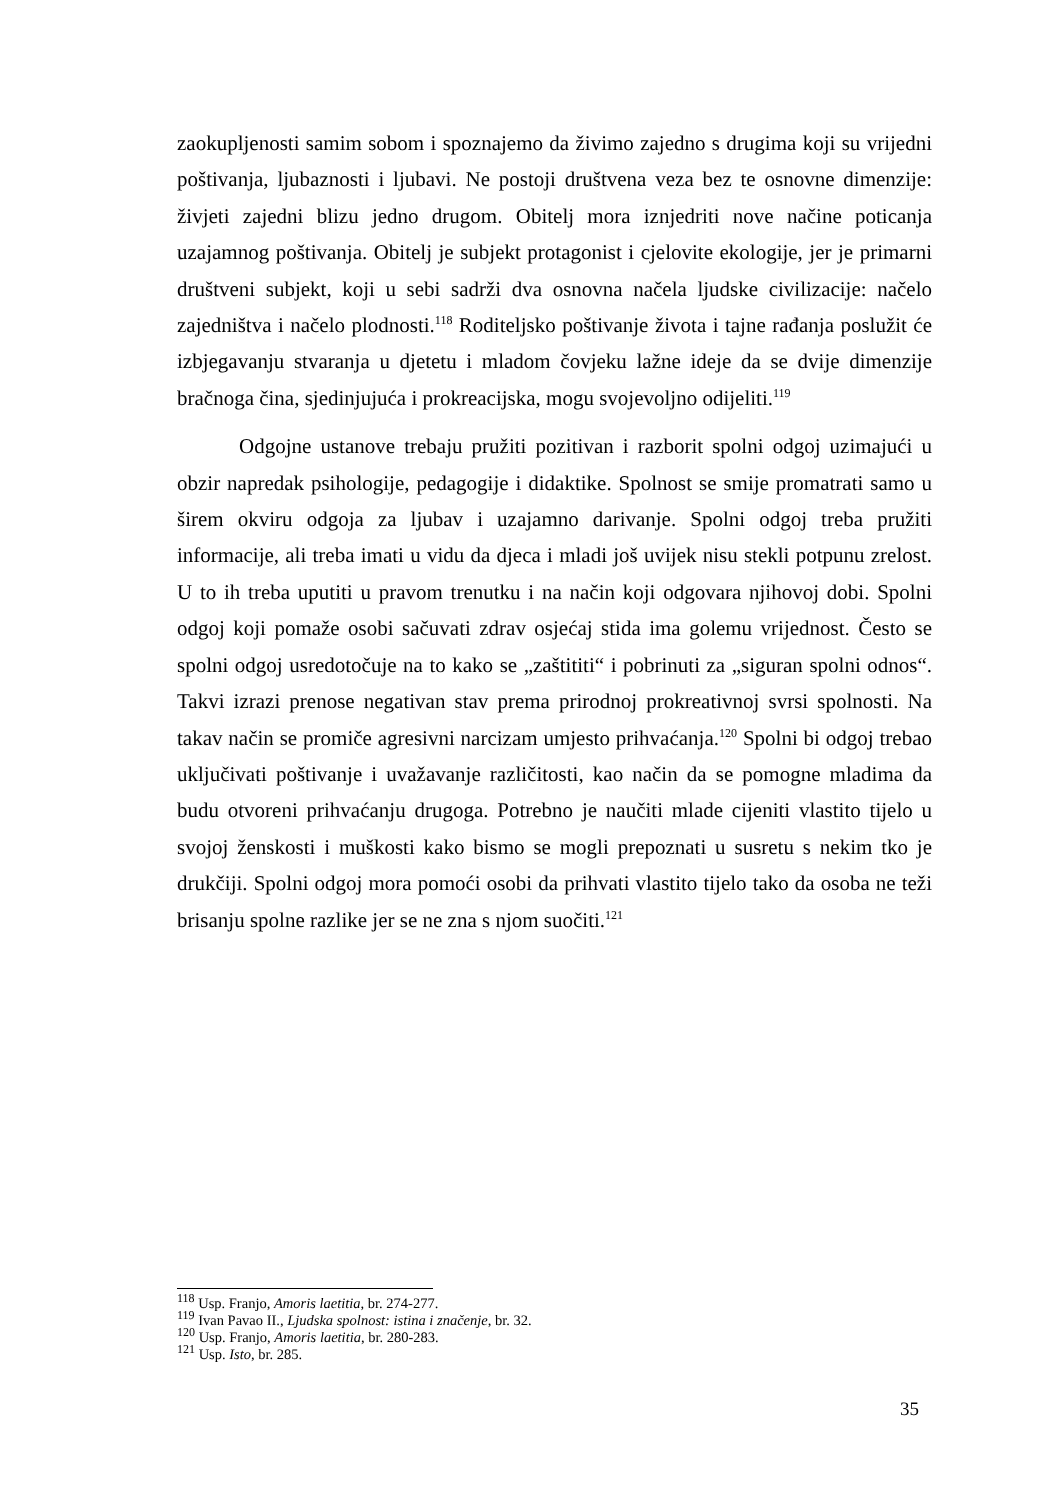zaokupljenosti samim sobom i spoznajemo da živimo zajedno s drugima koji su vrijedni poštivanja, ljubaznosti i ljubavi. Ne postoji društvena veza bez te osnovne dimenzije: živjeti zajedni blizu jedno drugom. Obitelj mora iznjedriti nove načine poticanja uzajamnog poštivanja. Obitelj je subjekt protagonist i cjelovite ekologije, jer je primarni društveni subjekt, koji u sebi sadrži dva osnovna načela ljudske civilizacije: načelo zajedništva i načelo plodnosti.<sup>118</sup> Roditeljsko poštivanje života i tajne rađanja poslužit će izbjegavanju stvaranja u djetetu i mladom čovjeku lažne ideje da se dvije dimenzije bračnoga čina, sjedinjujuća i prokreacijska, mogu svojevoljno odijeliti.<sup>119</sup>
Odgojne ustanove trebaju pružiti pozitivan i razborit spolni odgoj uzimajući u obzir napredak psihologije, pedagogije i didaktike. Spolnost se smije promatrati samo u širem okviru odgoja za ljubav i uzajamno darivanje. Spolni odgoj treba pružiti informacije, ali treba imati u vidu da djeca i mladi još uvijek nisu stekli potpunu zrelost. U to ih treba uputiti u pravom trenutku i na način koji odgovara njihovoj dobi. Spolni odgoj koji pomaže osobi sačuvati zdrav osjećaj stida ima golemu vrijednost. Često se spolni odgoj usredotočuje na to kako se „zaštititi“ i pobrinuti za „siguran spolni odnos“. Takvi izrazi prenose negativan stav prema prirodnoj prokreativnoj svrsi spolnosti. Na takav način se promiče agresivni narcizam umjesto prihvaćanja.<sup>120</sup> Spolni bi odgoj trebao uključivati poštivanje i uvažavanje različitosti, kao način da se pomogne mladima da budu otvoreni prihvaćanju drugoga. Potrebno je naučiti mlade cijeniti vlastito tijelo u svojoj ženskosti i muškosti kako bismo se mogli prepoznati u susretu s nekim tko je drukčiji. Spolni odgoj mora pomoći osobi da prihvati vlastito tijelo tako da osoba ne teži brisanju spolne razlike jer se ne zna s njom suočiti.<sup>121</sup>
<sup>118</sup> Usp. Franjo, Amoris laetitia, br. 274-277.
<sup>119</sup> Ivan Pavao II., Ljudska spolnost: istina i značenje, br. 32.
<sup>120</sup> Usp. Franjo, Amoris laetitia, br. 280-283.
<sup>121</sup> Usp. Isto, br. 285.
35